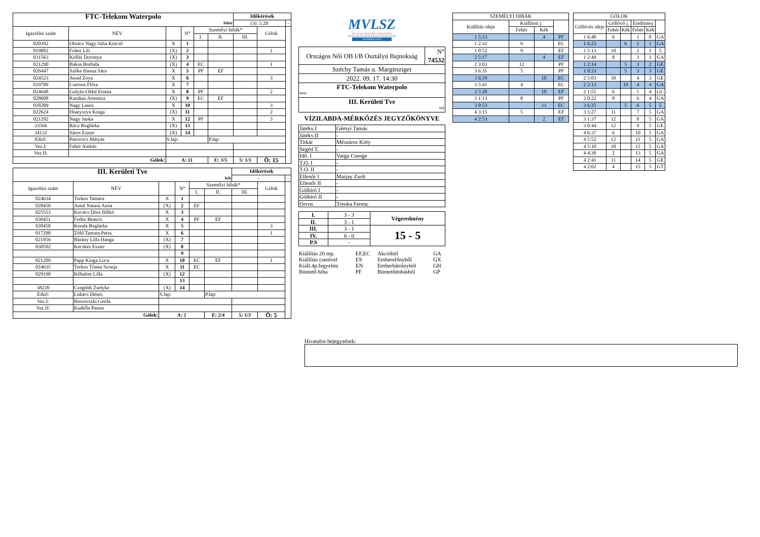| FTC-Telekom Waterpolo | | | | | | Időkérések | | |
| fehér | | | | | | (3): 5:20 | | - |
| Igazolási szám | NÉV | | N° | Személyi hibák* | | | Gólok | |
| | | | | I. | II. | III. | | |
| 020392 | Obrácz Nagy Júlia Kincső | X | 1 | | | | | |
| 019882 | Fráter Lili | (X) | 2 | | | | 1 | |
| 031563 | Kollár Dorottya | (X) | 3 | | | | | |
| 021290 | Baksa Borbála | (X) | 4 | EC | | | 1 | |
| 026447 | Szőke Hanna Sára | X | 5 | PF | EF | | | |
| 024523 | Awad Zoya | X | 6 | | | | 3 | |
| 019709 | Csernus Flóra | X | 7 | | | | | |
| 024648 | Gulyás-Oldal Emma | X | 8 | PF | | | 2 | |
| 028608 | Karakas Artemisz | (X) | 9 | EC | EF | | | |
| 018289 | Nagy Laura | X | 10 | | | | 3 | |
| 022624 | Hnatyszyn Kinga | (X) | 11 | | | | 2 | |
| 021292 | Nagy Janka | X | 12 | PF | | | 3 | |
| 33566 | Rácz Boglárka | (X) | 13 | | | | | |
| 34132 | Sáros Eszter | (X) | 14 | | | | | |
| Edző: | Petrovics Mátyás | S.lap: | | | P.lap: | | | |
| Vez.I: | Fehér András | | | | | | | |
| Vez.II: | | | | | | | | |
| Gólok: | | A: 11 | | | E: 3/5 | 5: 1/1 | Ö: 15 | |
| III. Kerületi Tve | | | | | | Időkérések | | |
| kék | | | | | | - | | - |
| Igazolási szám | NÉV | | N° | Személyi hibák* | | | Gólok | |
| | | | | I. | II. | III. | | |
| 024634 | Torkos Tamara | X | 1 | | | | | |
| 028450 | Antal Natasa Anna | (X) | 2 | EF | | | | |
| 025553 | Kovács Dóra Ildikó | X | 3 | | | | | |
| 030451 | Fodor Beatrix | X | 4 | PF | EF | | | |
| 020458 | Konda Boglárka | X | 5 | | | | 3 | |
| 017290 | Zöld Tamara Petra | X | 6 | | | | 1 | |
| 021956 | Bárány Lilla Hanga | (X) | 7 | | | | | |
| 030592 | Kecskés Eszter | (X) | 8 | | | | | |
| | | | 9 | | | | | |
| 021209 | Papp Kinga Luca | X | 10 | EC | EF | | 1 | |
| 024635 | Torkos Tímea Szonja | X | 11 | EC | | | | |
| 029190 | Kőhalmi Lilla | (X) | 12 | | | | | |
| | | | 13 | | | | | |
| 38220 | Czeglédi Zselyke | (X) | 14 | | | | | |
| Edző: | Lukács Dénes | S.lap: | | | P.lap: | | | |
| Vez.I: | Brezovszki Gerda | | | | | | | |
| Vez.II: | Kudella Panna | | | | | | | |
| Gólok: | | A: 2 | | | E: 2/4 | 5: 1/3 | Ö: 5 | |
MVLSZ
MAGYAR VÍZILABDA SZÖVETSÉG
HUNGARIAN WATER POLO FEDERATION
WATERPOLO.HU
| Országos Női OB I/B Osztályú Bajnokság | N° 74532 |
| Széchy Tamás u. Margitsziget | |
| 2022. 09. 17. 14:30 | |
| FTC-Telekom Waterpolo fehér | |
| III. Kerületi Tve kék | |
VÍZILABDA-MÉRKŐZÉS JEGYZŐKÖNYVE
| Játékv.I | Gémyi Tamás |
| Játékv.II | - |
| Titkár | Mészáros Kitty |
| Segéd T. | - |
| Idő. I | Varga Csenge |
| T.O. I | - |
| T.O. II | - |
| Ellenőr I | Marjay Zsolt |
| Ellenőr II | - |
| Gólbíró I | - |
| Gólbíró II | - |
| Orvos | Trenka Ferenc |
| I. | 3 - 3 | Végeredmény |
| II. | 3 - 1 | |
| III. | 3 - 1 | 15 - 5 |
| IV. | 6 - 0 | |
| P.S | - | |
| Kiállítás 20 mp. | EF,EC | Akcióból | GA |
| Kiállítás cserével | ES | Emberelőnyből | GX |
| Kiáll.4p.fegyelmi | EN | Emberhátrányból | GH |
| Büntető hiba | PF | Büntetődobásból | GP |
| SZEMÉLYI HIBÁK | | | |
| Kiállítás ideje | Kiállított j. | | |
| | Fehér | Kék | |
| 1 5:13 | | 4 | PF |
| 1 2:32 | 9 | | EC |
| 1 0:52 | 9 | | EF |
| 2 5:17 | | 4 | EF |
| 2 3:03 | 12 | | PF |
| 3 6:35 | 5 | | PF |
| 3 6:19 | | 10 | EC |
| 3 5:41 | 4 | | EC |
| 3 5:20 | | 10 | EF |
| 3 1:13 | 8 | | PF |
| 3 0:53 | | 11 | EC |
| 4 3:15 | 5 | | EF |
| 4 2:53 | | 2 | EF |
| GÓLOK | | | | | |
| Góllövés ideje | Góllövő j. | | Eredmény | | |
| | Fehér | Kék | Fehér | Kék | |
| 1 6:40 | 6 | | 1 | 0 | GA |
| 1 6:23 | | 6 | 1 | 1 | GA |
| 1 5:13 | 10 | | 2 | 1 | 5 |
| 1 2:49 | 8 | | 3 | 1 | GA |
| 1 2:14 | | 5 | 3 | 2 | GE |
| 1 0:33 | | 5 | 3 | 3 | GE |
| 2 5:03 | 10 | | 4 | 3 | GE |
| 2 2:13 | | 10 | 4 | 4 | GA |
| 2 1:55 | 6 | | 5 | 4 | GC |
| 2 0:22 | 8 | | 6 | 4 | GA |
| 3 6:35 | | 5 | 6 | 5 | 5 |
| 3 3:27 | 11 | | 7 | 5 | GA |
| 3 1:37 | 12 | | 8 | 5 | GA |
| 3 0:44 | 12 | | 9 | 5 | GE |
| 4 6:37 | 6 | | 10 | 5 | GA |
| 4 5:52 | 12 | | 11 | 5 | GA |
| 4 5:10 | 10 | | 12 | 5 | GA |
| 4 4:30 | 2 | | 13 | 5 | GA |
| 4 2:41 | 11 | | 14 | 5 | GE |
| 4 2:02 | 4 | | 15 | 5 | GT |
Hivatalos bejegyzések: